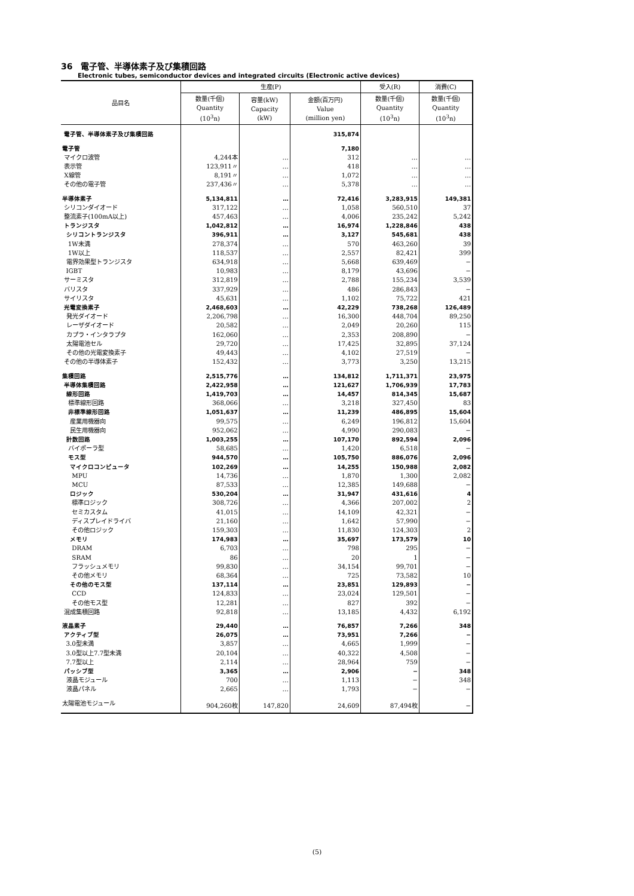36　電子管、半導体素子及び集積回路
Electronic tubes, semiconductor devices and integrated circuits (Electronic active devices)
| 品目名 | 生産(P) | | | 受入(R) | 消費(C) |
| --- | --- | --- | --- | --- | --- |
| | 数量(千個) Quantity (10<sup>3</sup>n) | 容量(kW) Capacity (kW) | 金額(百万円) Value (million yen) | 数量(千個) Quantity (10<sup>3</sup>n) | 数量(千個) Quantity (10<sup>3</sup>n) |
| 電子管、半導体素子及び集積回路 | | | 315,874 | | |
| 電子管 | | | 7,180 | | |
| マイクロ波管 | 4,244本 | … | 312 | … | … |
| 表示管 | 123,911〃 | … | 418 | … | … |
| X線管 | 8,191〃 | … | 1,072 | … | … |
| その他の電子管 | 237,436〃 | … | 5,378 | … | … |
| 半導体素子 | 5,134,811 | … | 72,416 | 3,283,915 | 149,381 |
| シリコンダイオード | 317,122 | … | 1,058 | 560,510 | 37 |
| 整流素子(100mA以上) | 457,463 | … | 4,006 | 235,242 | 5,242 |
| トランジスタ | 1,042,812 | … | 16,974 | 1,228,846 | 438 |
| シリコントランジスタ | 396,911 | … | 3,127 | 545,681 | 438 |
| 1W未満 | 278,374 | … | 570 | 463,260 | 39 |
| 1W以上 | 118,537 | … | 2,557 | 82,421 | 399 |
| 電界効果型トランジスタ | 634,918 | … | 5,668 | 639,469 | − |
| IGBT | 10,983 | … | 8,179 | 43,696 | − |
| サーミスタ | 312,819 | … | 2,788 | 155,234 | 3,539 |
| バリスタ | 337,929 | … | 486 | 286,843 | − |
| サイリスタ | 45,631 | … | 1,102 | 75,722 | 421 |
| 光電変換素子 | 2,468,603 | … | 42,229 | 738,268 | 126,489 |
| 発光ダイオード | 2,206,798 | … | 16,300 | 448,704 | 89,250 |
| レーザダイオード | 20,582 | … | 2,049 | 20,260 | 115 |
| カプラ・インタラプタ | 162,060 | … | 2,353 | 208,890 | − |
| 太陽電池セル | 29,720 | … | 17,425 | 32,895 | 37,124 |
| その他の光電変換素子 | 49,443 | … | 4,102 | 27,519 | − |
| その他の半導体素子 | 152,432 | … | 3,773 | 3,250 | 13,215 |
| 集積回路 | 2,515,776 | … | 134,812 | 1,711,371 | 23,975 |
| 半導体集積回路 | 2,422,958 | … | 121,627 | 1,706,939 | 17,783 |
| 線形回路 | 1,419,703 | … | 14,457 | 814,345 | 15,687 |
| 標準線形回路 | 368,066 | … | 3,218 | 327,450 | 83 |
| 非標準線形回路 | 1,051,637 | … | 11,239 | 486,895 | 15,604 |
| 産業用機器向 | 99,575 | … | 6,249 | 196,812 | 15,604 |
| 民生用機器向 | 952,062 | … | 4,990 | 290,083 | − |
| 計数回路 | 1,003,255 | … | 107,170 | 892,594 | 2,096 |
| バイポーラ型 | 58,685 | … | 1,420 | 6,518 | − |
| モス型 | 944,570 | … | 105,750 | 886,076 | 2,096 |
| マイクロコンピュータ | 102,269 | … | 14,255 | 150,988 | 2,082 |
| MPU | 14,736 | … | 1,870 | 1,300 | 2,082 |
| MCU | 87,533 | … | 12,385 | 149,688 | − |
| ロジック | 530,204 | … | 31,947 | 431,616 | 4 |
| 標準ロジック | 308,726 | … | 4,366 | 207,002 | 2 |
| セミカスタム | 41,015 | … | 14,109 | 42,321 | − |
| ディスプレイドライバ | 21,160 | … | 1,642 | 57,990 | − |
| その他ロジック | 159,303 | … | 11,830 | 124,303 | 2 |
| メモリ | 174,983 | … | 35,697 | 173,579 | 10 |
| DRAM | 6,703 | … | 798 | 295 | − |
| SRAM | 86 | … | 20 | 1 | − |
| フラッシュメモリ | 99,830 | … | 34,154 | 99,701 | − |
| その他メモリ | 68,364 | … | 725 | 73,582 | 10 |
| その他のモス型 | 137,114 | … | 23,851 | 129,893 | − |
| CCD | 124,833 | … | 23,024 | 129,501 | − |
| その他モス型 | 12,281 | … | 827 | 392 | − |
| 混成集積回路 | 92,818 | … | 13,185 | 4,432 | 6,192 |
| 液晶素子 | 29,440 | … | 76,857 | 7,266 | 348 |
| アクティブ型 | 26,075 | … | 73,951 | 7,266 | − |
| 3.0型未満 | 3,857 | … | 4,665 | 1,999 | − |
| 3.0型以上7.7型未満 | 20,104 | … | 40,322 | 4,508 | − |
| 7.7型以上 | 2,114 | … | 28,964 | 759 | − |
| パッシブ型 | 3,365 | … | 2,906 | − | 348 |
| 液晶モジュール | 700 | … | 1,113 | − | 348 |
| 液晶パネル | 2,665 | … | 1,793 | − | − |
| 太陽電池モジュール | 904,260枚 | 147,820 | 24,609 | 87,494枚 | − |
(5)